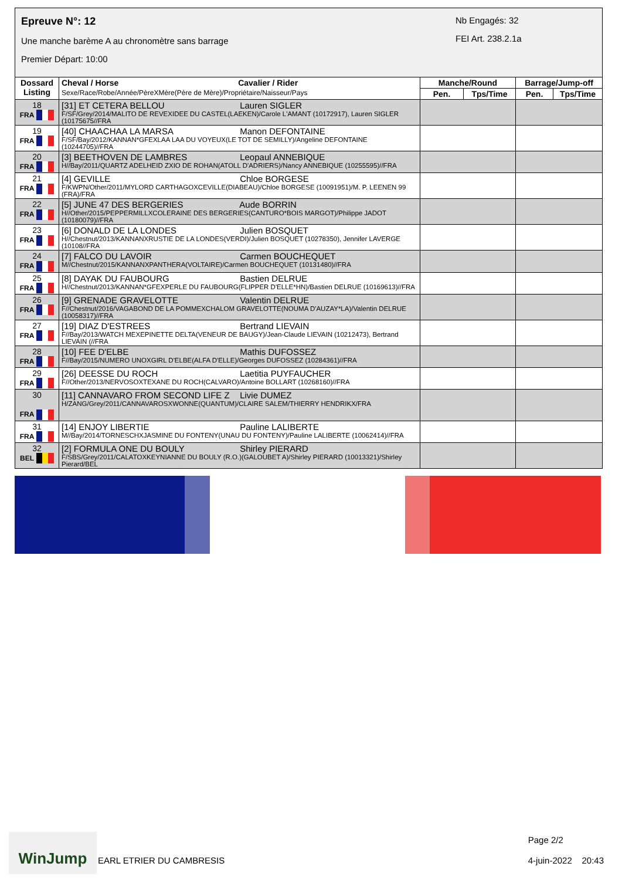Epreuve N°: 12
Une manche barème A au chronomètre sans barrage
Premier Départ: 10:00
Nb Engagés: 32
FEI Art. 238.2.1a
| Dossard Listing | Cheval / Horse Cavalier / Rider Sexe/Race/Robe/Année/PèreXMère(Père de Mère)/Propriétaire/Naisseur/Pays | Manche/Round | | Barrage/Jump-off | |
| --- | --- | --- | --- | --- | --- |
| | | Pen. | Tps/Time | Pen. | Tps/Time |
| 18 FRA | [31] ET CETERA BELLOU Lauren SIGLER F/SF/Grey/2014/MALITO DE REVEXIDEE DU CASTEL(LAEKEN)/Carole L'AMANT (10172917), Lauren SIGLER (10175675//FRA | | | | |
| 19 FRA | [40] CHAACHAA LA MARSA Manon DEFONTAINE F/SF/Bay/2012/KANNAN*GFEXLAA LAA DU VOYEUX(LE TOT DE SEMILLY)/Angeline DEFONTAINE (10244705)//FRA | | | | |
| 20 FRA | [3] BEETHOVEN DE LAMBRES Leopaul ANNEBIQUE H//Bay/2011/QUARTZ ADELHEID ZXIO DE ROHAN(ATOLL D'ADRIERS)/Nancy ANNEBIQUE (10255595)//FRA | | | | |
| 21 FRA | [4] GEVILLE Chloe BORGESE F/KWPN/Other/2011/MYLORD CARTHAGOXCEVILLE(DIABEAU)/Chloe BORGESE (10091951)/M. P. LEENEN 99 (FRA)/FRA | | | | |
| 22 FRA | [5] JUNE 47 DES BERGERIES Aude BORRIN H//Other/2015/PEPPERMILLXCOLERAINE DES BERGERIES(CANTURO*BOIS MARGOT)/Philippe JADOT (10180079)//FRA | | | | |
| 23 FRA | [6] DONALD DE LA LONDES Julien BOSQUET H//Chestnut/2013/KANNANXRUSTIE DE LA LONDES(VERDI)/Julien BOSQUET (10278350), Jennifer LAVERGE (10108//FRA | | | | |
| 24 FRA | [7] FALCO DU LAVOIR Carmen BOUCHEQUET M//Chestnut/2015/KANNANXPANTHERA(VOLTAIRE)/Carmen BOUCHEQUET (10131480)//FRA | | | | |
| 25 FRA | [8] DAYAK DU FAUBOURG Bastien DELRUE H//Chestnut/2013/KANNAN*GFEXPERLE DU FAUBOURG(FLIPPER D'ELLE*HN)/Bastien DELRUE (10169613)//FRA | | | | |
| 26 FRA | [9] GRENADE GRAVELOTTE Valentin DELRUE F//Chestnut/2016/VAGABOND DE LA POMMEXCHALOM GRAVELOTTE(NOUMA D'AUZAY*LA)/Valentin DELRUE (10058317)//FRA | | | | |
| 27 FRA | [19] DIAZ D'ESTREES Bertrand LIEVAIN F//Bay/2013/WATCH MEXEPINETTE DELTA(VENEUR DE BAUGY)/Jean-Claude LIEVAIN (10212473), Bertrand LIEVAIN (//FRA | | | | |
| 28 FRA | [10] FEE D'ELBE Mathis DUFOSSEZ F//Bay/2015/NUMERO UNOXGIRL D'ELBE(ALFA D'ELLE)/Georges DUFOSSEZ (10284361)//FRA | | | | |
| 29 FRA | [26] DEESSE DU ROCH Laetitia PUYFAUCHER F//Other/2013/NERVOSOXTEXANE DU ROCH(CALVARO)/Antoine BOLLART (10268160)//FRA | | | | |
| 30 FRA | [11] CANNAVARO FROM SECOND LIFE Z Livie DUMEZ H/ZANG/Grey/2011/CANNAVAROSXWONNE(QUANTUM)/CLAIRE SALEM/THIERRY HENDRIKX/FRA | | | | |
| 31 FRA | [14] ENJOY LIBERTIE Pauline LALIBERTE M//Bay/2014/TORNESCHXJASMINE DU FONTENY(UNAU DU FONTENY)/Pauline LALIBERTE (10062414)//FRA | | | | |
| 32 BEL | [2] FORMULA ONE DU BOULY Shirley PIERARD F/SBS/Grey/2011/CALATOXKEYNIANNE DU BOULY (R.O.)(GALOUBET A)/Shirley PIERARD (10013321)/Shirley Pierard/BEL | | | | |
WinJump
EARL ETRIER DU CAMBRESIS
Page 2/2
4-juin-2022 20:43